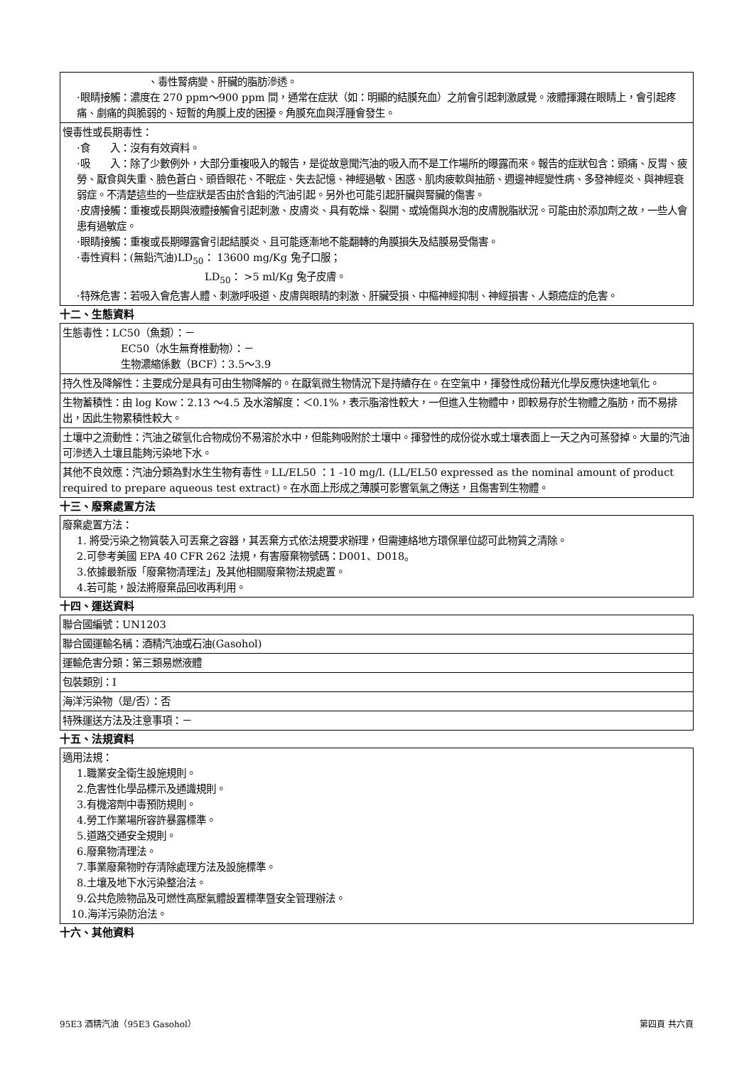| 、毒性腎病變、肝臟的脂肪滲透。 ·眼睛接觸：濃度在 270 ppm～900 ppm 間，通常在症狀（如：明顯的結膜充血）之前會引起刺激感覺。液體揮濺在眼睛上，會引起疼痛、劇痛的與脆弱的、短暫的角膜上皮的困擾。角膜充血與浮腫會發生。 |
| 慢毒性或長期毒性： ·食 入：沒有有效資料。 ·吸 入：除了少數例外，大部分重複吸入的報告，是從故意聞汽油的吸入而不是工作場所的曝露而來。報告的症狀包含：頭痛、反胃、疲勞、厭食與失重、臉色蒼白、頭昏眼花、不眠症、失去記憶、神經過敏、困惑、肌肉疲軟與抽筋、週邊神經變性病、多發神經炎、與神經衰弱症。不清楚這些的一些症狀是否由於含鉛的汽油引起。另外也可能引起肝臟與腎臟的傷害。 ·皮膚接觸：重複或長期與液體接觸會引起刺激、皮膚炎、具有乾燥、裂開、或燒傷與水泡的皮膚脫脂狀況。可能由於添加劑之故，一些人會患有過敏症。 ·眼睛接觸：重複或長期曝露會引起結膜炎、且可能逐漸地不能翻轉的角膜損失及結膜易受傷害。 ·毒性資料：(無鉛汽油)LD<sub>50</sub>： 13600 mg/Kg 兔子口服； LD<sub>50</sub>： >5 ml/Kg 兔子皮膚。 ·特殊危害：若吸入會危害人體、刺激呼吸道、皮膚與眼睛的刺激、肝臟受損、中樞神經抑制、神經損害、人類癌症的危害。 |
十二、生態資料
| 生態毒性：LC50（魚類）：－ EC50（水生無脊椎動物）：－ 生物濃縮係數（BCF）：3.5～3.9 |
| 持久性及降解性：主要成分是具有可由生物降解的。在厭氧微生物情況下是持續存在。在空氣中，揮發性成份藉光化學反應快速地氧化。 |
| 生物蓄積性：由 log Kow：2.13 ～4.5 及水溶解度：＜0.1%，表示脂溶性較大，一但進入生物體中，即較易存於生物體之脂肪，而不易排出，因此生物累積性較大。 |
| 土壤中之流動性：汽油之碳氫化合物成份不易溶於水中，但能夠吸附於土壤中。揮發性的成份從水或土壤表面上一天之內可蒸發掉。大量的汽油可滲透入土壤且能夠污染地下水。 |
| 其他不良效應：汽油分類為對水生生物有毒性。LL/EL50 ：1 -10 mg/l. (LL/EL50 expressed as the nominal amount of product required to prepare aqueous test extract)。在水面上形成之薄膜可影響氧氣之傳送，且傷害到生物體。 |
十三、廢棄處置方法
| 廢棄處置方法： 1. 將受污染之物質裝入可丟棄之容器，其丟棄方式依法規要求辦理，但需連絡地方環保單位認可此物質之清除。 2.可參考美國 EPA 40 CFR 262 法規，有害廢棄物號碼：D001、D018。 3.依據最新版「廢棄物清理法」及其他相關廢棄物法規處置。 4.若可能，設法將廢棄品回收再利用。 |
十四、運送資料
| 聯合國編號：UN1203 |
| 聯合國運輸名稱：酒精汽油或石油(Gasohol) |
| 運輸危害分類：第三類易燃液體 |
| 包裝類別：I |
| 海洋污染物（是/否）：否 |
| 特殊運送方法及注意事項：－ |
十五、法規資料
| 適用法規： 1.職業安全衛生設施規則。 2.危害性化學品標示及通識規則。 3.有機溶劑中毒預防規則。 4.勞工作業場所容許暴露標準。 5.道路交通安全規則。 6.廢棄物清理法。 7.事業廢棄物貯存清除處理方法及設施標準。 8.土壤及地下水污染整治法。 9.公共危險物品及可燃性高壓氣體設置標準暨安全管理辦法。 10.海洋污染防治法。 |
十六、其他資料
95E3 酒精汽油（95E3 Gasohol） 第四頁 共六頁